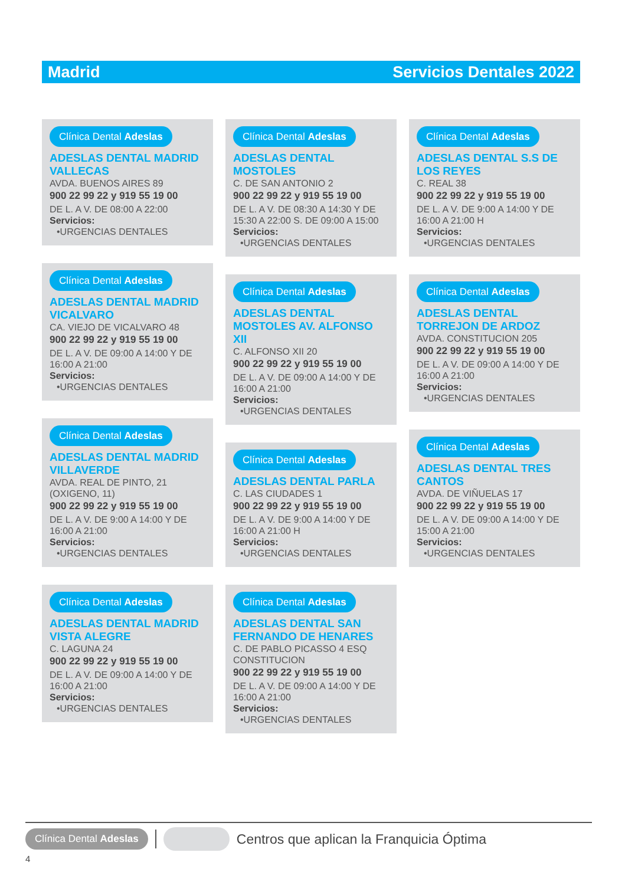Madrid Servicios Dentales 2022
Clínica Dental Adeslas
ADESLAS DENTAL MADRID VALLECAS
AVDA. BUENOS AIRES 89
900 22 99 22 y 919 55 19 00
DE L. A V. DE 08:00 A 22:00
Servicios:
•URGENCIAS DENTALES
Clínica Dental Adeslas
ADESLAS DENTAL MADRID VICALVARO
CA. VIEJO DE VICALVARO 48
900 22 99 22 y 919 55 19 00
DE L. A V. DE 09:00 A 14:00 Y DE 16:00 A 21:00
Servicios:
•URGENCIAS DENTALES
Clínica Dental Adeslas
ADESLAS DENTAL MADRID VILLAVERDE
AVDA. REAL DE PINTO, 21 (OXIGENO, 11)
900 22 99 22 y 919 55 19 00
DE L. A V. DE 9:00 A 14:00 Y DE 16:00 A 21:00
Servicios:
•URGENCIAS DENTALES
Clínica Dental Adeslas
ADESLAS DENTAL MADRID VISTA ALEGRE
C. LAGUNA 24
900 22 99 22 y 919 55 19 00
DE L. A V. DE 09:00 A 14:00 Y DE 16:00 A 21:00
Servicios:
•URGENCIAS DENTALES
Clínica Dental Adeslas
ADESLAS DENTAL MOSTOLES
C. DE SAN ANTONIO 2
900 22 99 22 y 919 55 19 00
DE L. A V. DE 08:30 A 14:30 Y DE 15:30 A 22:00 S. DE 09:00 A 15:00
Servicios:
•URGENCIAS DENTALES
Clínica Dental Adeslas
ADESLAS DENTAL MOSTOLES AV. ALFONSO XII
C. ALFONSO XII 20
900 22 99 22 y 919 55 19 00
DE L. A V. DE 09:00 A 14:00 Y DE 16:00 A 21:00
Servicios:
•URGENCIAS DENTALES
Clínica Dental Adeslas
ADESLAS DENTAL PARLA
C. LAS CIUDADES 1
900 22 99 22 y 919 55 19 00
DE L. A V. DE 9:00 A 14:00 Y DE 16:00 A 21:00 H
Servicios:
•URGENCIAS DENTALES
Clínica Dental Adeslas
ADESLAS DENTAL SAN FERNANDO DE HENARES
C. DE PABLO PICASSO 4 ESQ CONSTITUCION
900 22 99 22 y 919 55 19 00
DE L. A V. DE 09:00 A 14:00 Y DE 16:00 A 21:00
Servicios:
•URGENCIAS DENTALES
Clínica Dental Adeslas
ADESLAS DENTAL S.S DE LOS REYES
C. REAL 38
900 22 99 22 y 919 55 19 00
DE L. A V. DE 9:00 A 14:00 Y DE 16:00 A 21:00 H
Servicios:
•URGENCIAS DENTALES
Clínica Dental Adeslas
ADESLAS DENTAL TORREJON DE ARDOZ
AVDA. CONSTITUCION 205
900 22 99 22 y 919 55 19 00
DE L. A V. DE 09:00 A 14:00 Y DE 16:00 A 21:00
Servicios:
•URGENCIAS DENTALES
Clínica Dental Adeslas
ADESLAS DENTAL TRES CANTOS
AVDA. DE VIÑUELAS 17
900 22 99 22 y 919 55 19 00
DE L. A V. DE 09:00 A 14:00 Y DE 15:00 A 21:00
Servicios:
•URGENCIAS DENTALES
Clínica Dental Adeslas Centros que aplican la Franquicia Óptima
4